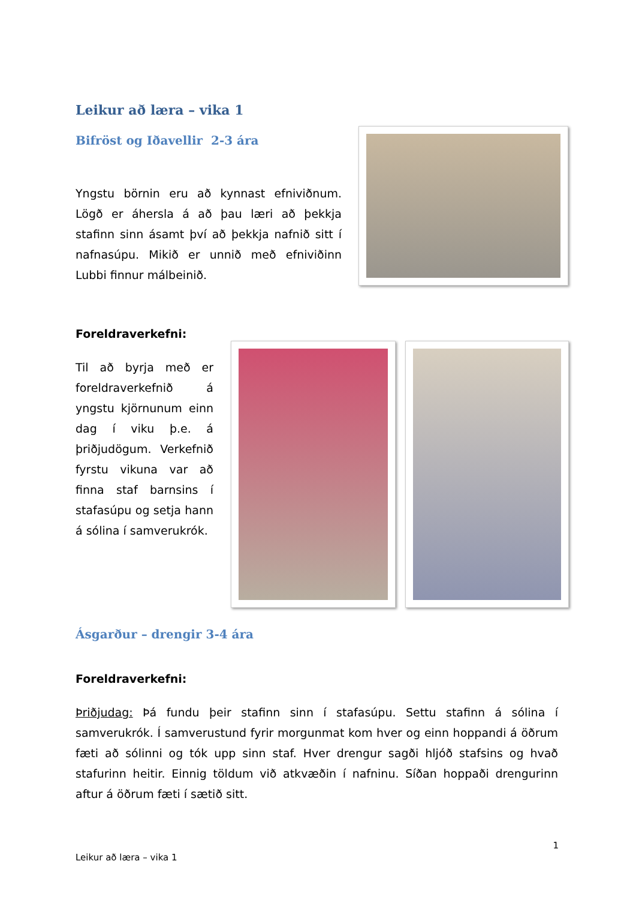Leikur að læra – vika 1
Bifröst og Iðavellir 2-3 ára
Yngstu börnin eru að kynnast efniviðnum. Lögð er áhersla á að þau læri að þekkja stafinn sinn ásamt því að þekkja nafnið sitt í nafnasúpu. Mikið er unnið með efniviðinn Lubbi finnur málbeinið.
Foreldraverkefni:
Til að byrja með er foreldraverkefnið á yngstu kjörnunum einn dag í viku þ.e. á þriðjudögum. Verkefnið fyrstu vikuna var að finna staf barnsins í stafasúpu og setja hann á sólina í samverukrók.
Ásgarður – drengir 3-4 ára
Foreldraverkefni:
Þriðjudag: Þá fundu þeir stafinn sinn í stafasúpu. Settu stafinn á sólina í samverukrók. Í samverustund fyrir morgunmat kom hver og einn hoppandi á öðrum fæti að sólinni og tók upp sinn staf. Hver drengur sagði hljóð stafsins og hvað stafurinn heitir. Einnig töldum við atkvæðin í nafninu. Síðan hoppaði drengurinn aftur á öðrum fæti í sætið sitt.
1
Leikur að læra – vika 1